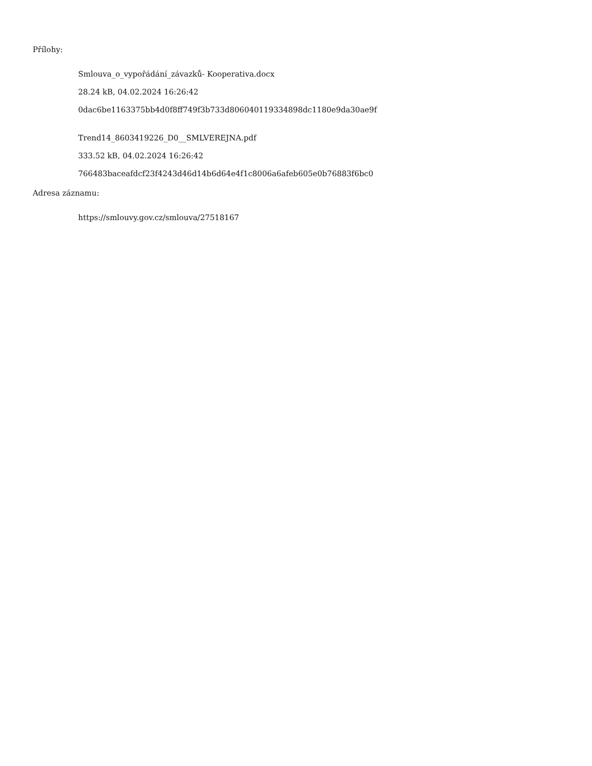Přílohy:
Smlouva_o_vypořádání_závazků- Kooperativa.docx
28.24 kB, 04.02.2024 16:26:42
0dac6be1163375bb4d0f8ff749f3b733d806040119334898dc1180e9da30ae9f
Trend14_8603419226_D0__SMLVEREJNA.pdf
333.52 kB, 04.02.2024 16:26:42
766483baceafdcf23f4243d46d14b6d64e4f1c8006a6afeb605e0b76883f6bc0
Adresa záznamu:
https://smlouvy.gov.cz/smlouva/27518167